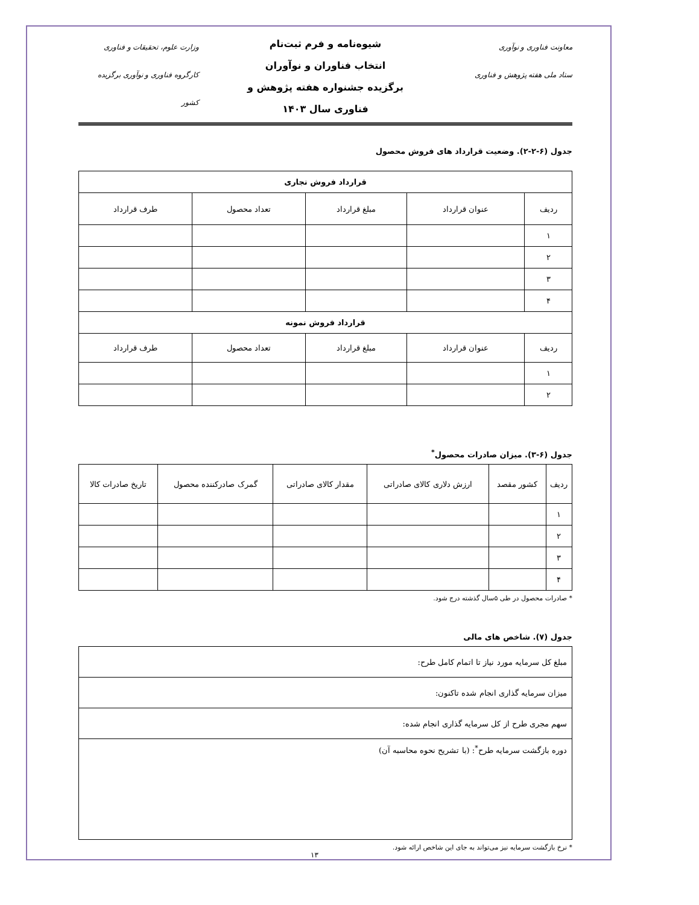معاونت فناوری و نوآوری
ستاد ملی هفته پژوهش و فناوری
شیوه‌نامه و فرم ثبت‌نام
انتخاب فناوران و نوآوران
برگزیده جشنواره هفته پژوهش و
فناوری سال ۱۴۰۳
وزارت علوم، تحقیقات و فناوری
کارگروه فناوری و نوآوری برگزیده کشور
جدول (۶-۲-۲). وضعیت قرارداد های فروش محصول
| قرارداد فروش تجاری | | | | |
| --- | --- | --- | --- | --- |
| ردیف | عنوان قرارداد | مبلغ قرارداد | تعداد محصول | طرف قرارداد |
| ۱ | | | | |
| ۲ | | | | |
| ۳ | | | | |
| ۴ | | | | |
| قرارداد فروش نمونه | | | | |
| ردیف | عنوان قرارداد | مبلغ قرارداد | تعداد محصول | طرف قرارداد |
| ۱ | | | | |
| ۲ | | | | |
جدول (۶-۳). میزان صادرات محصول<sup>*</sup>
| ردیف | کشور مقصد | ارزش دلاری کالای صادراتی | مقدار کالای صادراتی | گمرک صادرکننده محصول | تاریخ صادرات کالا |
| ۱ | | | | | |
| ۲ | | | | | |
| ۳ | | | | | |
| ۴ | | | | | |
* صادرات محصول در طی ۵سال گذشته درج شود.
جدول (۷). شاخص های مالی
| مبلغ کل سرمایه مورد نیاز تا اتمام کامل طرح: |
| میزان سرمایه گذاری انجام شده تاکنون: |
| سهم مجری طرح از کل سرمایه گذاری انجام شده: |
| دوره بازگشت سرمایه طرح<sup>*</sup>: (با تشریح نحوه محاسبه آن) |
* نرخ بازگشت سرمایه نیز می‌تواند به جای این شاخص ارائه شود.
۱۳